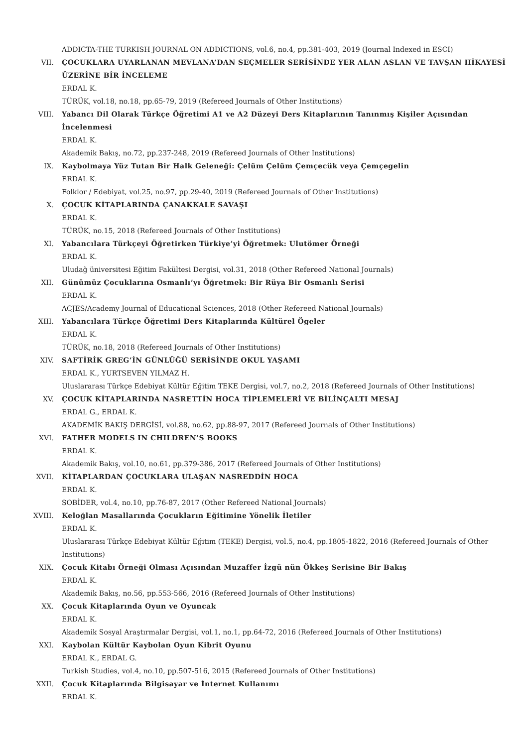ADDICTA-THE TURKISH JOURNAL ON ADDICTIONS, vol.6, no.4, pp.381-403, 2019 (Journal Indexed in ESCI)
VII. ÇOCUKLARA UYARLANAN MEVLANA’DAN SEÇMELER SERİSİNDE YER ALAN ASLAN VE TAVŞAN HİKAYESİ ÜZERİNE BİR İNCELEME
ERDAL K.
TÜRÜK, vol.18, no.18, pp.65-79, 2019 (Refereed Journals of Other Institutions)
VIII. Yabancı Dil Olarak Türkçe Öğretimi A1 ve A2 Düzeyi Ders Kitaplarının Tanınmış Kişiler Açısından İncelenmesi
ERDAL K.
Akademik Bakış, no.72, pp.237-248, 2019 (Refereed Journals of Other Institutions)
IX. Kaybolmaya Yüz Tutan Bir Halk Geleneği: Çelüm Çelüm Çemçecük veya Çemçegelin
ERDAL K.
Folklor / Edebiyat, vol.25, no.97, pp.29-40, 2019 (Refereed Journals of Other Institutions)
X. ÇOCUK KİTAPLARINDA ÇANAKKALE SAVAŞI
ERDAL K.
TÜRÜK, no.15, 2018 (Refereed Journals of Other Institutions)
XI. Yabancılara Türkçeyi Öğretirken Türkiye’yi Öğretmek: Ulutömer Örneği
ERDAL K.
Uludağ üniversitesi Eğitim Fakültesi Dergisi, vol.31, 2018 (Other Refereed National Journals)
XII. Günümüz Çocuklarına Osmanlı’yı Öğretmek: Bir Rüya Bir Osmanlı Serisi
ERDAL K.
ACJES/Academy Journal of Educational Sciences, 2018 (Other Refereed National Journals)
XIII. Yabancılara Türkçe Öğretimi Ders Kitaplarında Kültürel Ögeler
ERDAL K.
TÜRÜK, no.18, 2018 (Refereed Journals of Other Institutions)
XIV. SAFTİRİK GREG’İN GÜNLÜĞÜ SERİSİNDE OKUL YAŞAMI
ERDAL K., YURTSEVEN YILMAZ H.
Uluslararası Türkçe Edebiyat Kültür Eğitim TEKE Dergisi, vol.7, no.2, 2018 (Refereed Journals of Other Institutions)
XV. ÇOCUK KİTAPLARINDA NASRETTİN HOCA TİPLEMELERİ VE BİLİNÇALTI MESAJ
ERDAL G., ERDAL K.
AKADEMİK BAKIŞ DERGİSİ, vol.88, no.62, pp.88-97, 2017 (Refereed Journals of Other Institutions)
XVI. FATHER MODELS IN CHILDREN’S BOOKS
ERDAL K.
Akademik Bakış, vol.10, no.61, pp.379-386, 2017 (Refereed Journals of Other Institutions)
XVII. KİTAPLARDAN ÇOCUKLARA ULAŞAN NASREDDİN HOCA
ERDAL K.
SOBİDER, vol.4, no.10, pp.76-87, 2017 (Other Refereed National Journals)
XVIII. Keloğlan Masallarında Çocukların Eğitimine Yönelik İletiler
ERDAL K.
Uluslararası Türkçe Edebiyat Kültür Eğitim (TEKE) Dergisi, vol.5, no.4, pp.1805-1822, 2016 (Refereed Journals of Other Institutions)
XIX. Çocuk Kitabı Örneği Olması Açısından Muzaffer İzgü nün Ökkeş Serisine Bir Bakış
ERDAL K.
Akademik Bakış, no.56, pp.553-566, 2016 (Refereed Journals of Other Institutions)
XX. Çocuk Kitaplarında Oyun ve Oyuncak
ERDAL K.
Akademik Sosyal Araştırmalar Dergisi, vol.1, no.1, pp.64-72, 2016 (Refereed Journals of Other Institutions)
XXI. Kaybolan Kültür Kaybolan Oyun Kibrit Oyunu
ERDAL K., ERDAL G.
Turkish Studies, vol.4, no.10, pp.507-516, 2015 (Refereed Journals of Other Institutions)
XXII. Çocuk Kitaplarında Bilgisayar ve İnternet Kullanımı
ERDAL K.